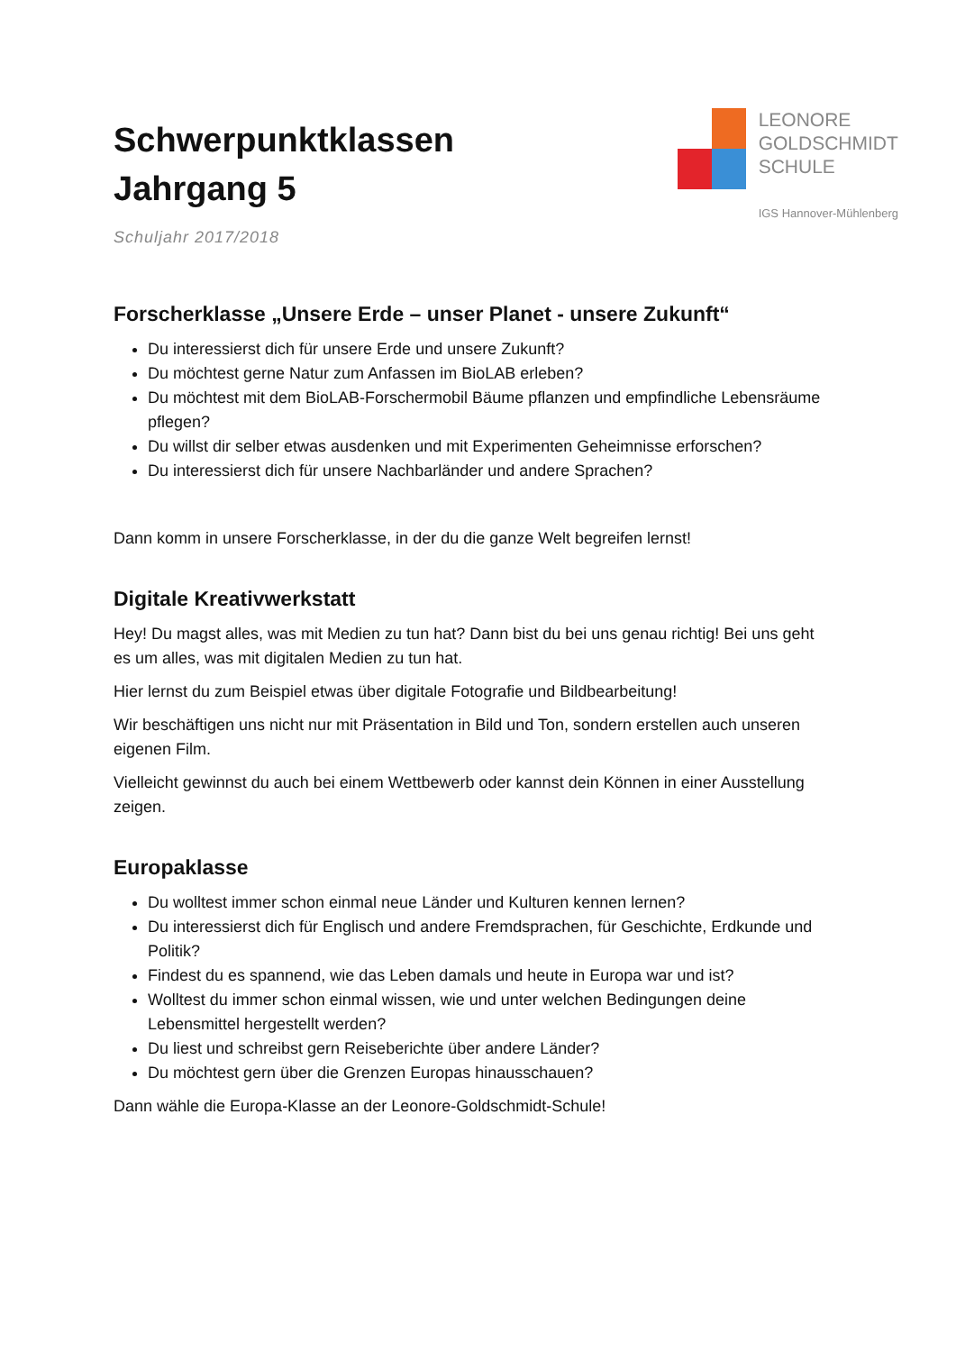Schwerpunktklassen
Jahrgang 5
Schuljahr 2017/2018
LEONORE
GOLDSCHMIDT
SCHULE
IGS Hannover-Mühlenberg
Forscherklasse „Unsere Erde – unser Planet - unsere Zukunft“
Du interessierst dich für unsere Erde und unsere Zukunft?
Du möchtest gerne Natur zum Anfassen im BioLAB erleben?
Du möchtest mit dem BioLAB-Forschermobil Bäume pflanzen und empfindliche Lebensräume pflegen?
Du willst dir selber etwas ausdenken und mit Experimenten Geheimnisse erforschen?
Du interessierst dich für unsere Nachbarländer und andere Sprachen?
Dann komm in unsere Forscherklasse, in der du die ganze Welt begreifen lernst!
Digitale Kreativwerkstatt
Hey! Du magst alles, was mit Medien zu tun hat? Dann bist du bei uns genau richtig! Bei uns geht es um alles, was mit digitalen Medien zu tun hat.
Hier lernst du zum Beispiel etwas über digitale Fotografie und Bildbearbeitung!
Wir beschäftigen uns nicht nur mit Präsentation in Bild und Ton, sondern erstellen auch unseren eigenen Film.
Vielleicht gewinnst du auch bei einem Wettbewerb oder kannst dein Können in einer Ausstellung zeigen.
Europaklasse
Du wolltest immer schon einmal neue Länder und Kulturen kennen lernen?
Du interessierst dich für Englisch und andere Fremdsprachen, für Geschichte, Erdkunde und Politik?
Findest du es spannend, wie das Leben damals und heute in Europa war und ist?
Wolltest du immer schon einmal wissen, wie und unter welchen Bedingungen deine Lebensmittel hergestellt werden?
Du liest und schreibst gern Reiseberichte über andere Länder?
Du möchtest gern über die Grenzen Europas hinausschauen?
Dann wähle die Europa-Klasse an der Leonore-Goldschmidt-Schule!